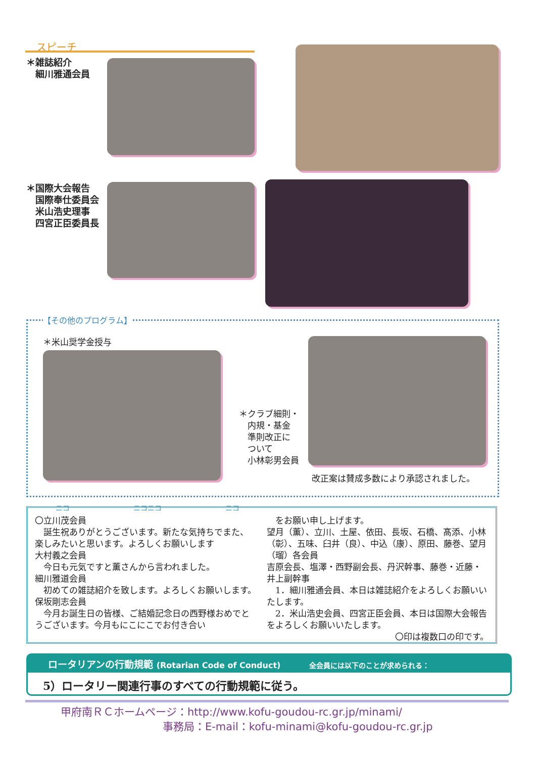スピーチ
＊雑誌紹介
　細川雅通会員
＊国際大会報告
　国際奉仕委員会
　米山浩史理事
　四宮正臣委員長
【その他のプログラム】
＊米山奨学金授与
＊クラブ細則・
　内規・基金
　準則改正に
　ついて
　小林彰男会員
改正案は賛成多数により承認されました。
ニコ　　　　　　　　　ニコニコ　　　　　　　　　ニコ
〇立川茂会員
　誕生祝ありがとうございます。新たな気持ちでまた、楽しみたいと思います。よろしくお願いします
大村義之会員
　今日も元気ですと薫さんから言われました。
細川雅道会員
　初めての雑誌紹介を致します。よろしくお願いします。
保坂剛志会員
　今月お誕生日の皆様、ご結婚記念日の西野様おめでとうございます。今月もにこにこでお付き合い
　をお願い申し上げます。
望月（薫）、立川、土屋、依田、長坂、石橋、髙添、小林（彰）、五味、臼井（良）、中込（康）、原田、藤巻、望月（瑠）各会員
吉原会長、塩澤・西野副会長、丹沢幹事、藤巻・近藤・井上副幹事
　1．細川雅通会員、本日は雑誌紹介をよろしくお願いいたします。
　2．米山浩史会員、四宮正臣会員、本日は国際大会報告をよろしくお願いいたします。
〇印は複数口の印です。
ロータリアンの行動規範 (Rotarian Code of Conduct) 全会員には以下のことが求められる：
5）ロータリー関連行事のすべての行動規範に従う。
甲府南ＲＣホームページ：http://www.kofu-goudou-rc.gr.jp/minami/
事務局：E-mail：kofu-minami@kofu-goudou-rc.gr.jp